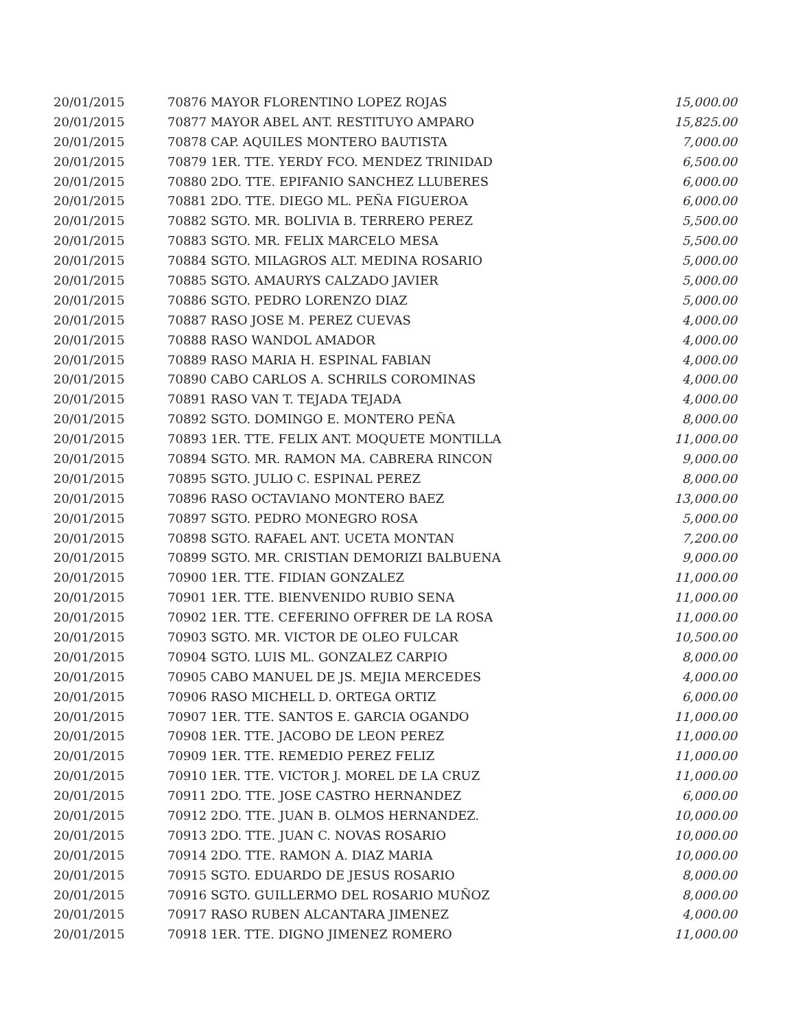| 20/01/2015 | 70876 MAYOR FLORENTINO LOPEZ ROJAS | 15,000.00 |
| 20/01/2015 | 70877 MAYOR ABEL ANT. RESTITUYO AMPARO | 15,825.00 |
| 20/01/2015 | 70878 CAP. AQUILES MONTERO BAUTISTA | 7,000.00 |
| 20/01/2015 | 70879 1ER. TTE. YERDY FCO. MENDEZ TRINIDAD | 6,500.00 |
| 20/01/2015 | 70880 2DO. TTE. EPIFANIO SANCHEZ LLUBERES | 6,000.00 |
| 20/01/2015 | 70881 2DO. TTE. DIEGO ML. PEÑA FIGUEROA | 6,000.00 |
| 20/01/2015 | 70882 SGTO. MR. BOLIVIA B. TERRERO PEREZ | 5,500.00 |
| 20/01/2015 | 70883 SGTO. MR. FELIX MARCELO MESA | 5,500.00 |
| 20/01/2015 | 70884 SGTO. MILAGROS ALT. MEDINA ROSARIO | 5,000.00 |
| 20/01/2015 | 70885 SGTO. AMAURYS CALZADO JAVIER | 5,000.00 |
| 20/01/2015 | 70886 SGTO. PEDRO LORENZO DIAZ | 5,000.00 |
| 20/01/2015 | 70887 RASO JOSE M. PEREZ CUEVAS | 4,000.00 |
| 20/01/2015 | 70888 RASO WANDOL AMADOR | 4,000.00 |
| 20/01/2015 | 70889 RASO MARIA H. ESPINAL FABIAN | 4,000.00 |
| 20/01/2015 | 70890 CABO CARLOS A. SCHRILS COROMINAS | 4,000.00 |
| 20/01/2015 | 70891 RASO VAN T. TEJADA TEJADA | 4,000.00 |
| 20/01/2015 | 70892 SGTO. DOMINGO E. MONTERO PEÑA | 8,000.00 |
| 20/01/2015 | 70893 1ER. TTE. FELIX ANT. MOQUETE MONTILLA | 11,000.00 |
| 20/01/2015 | 70894 SGTO. MR. RAMON MA. CABRERA RINCON | 9,000.00 |
| 20/01/2015 | 70895 SGTO. JULIO C. ESPINAL PEREZ | 8,000.00 |
| 20/01/2015 | 70896 RASO OCTAVIANO MONTERO BAEZ | 13,000.00 |
| 20/01/2015 | 70897 SGTO. PEDRO MONEGRO ROSA | 5,000.00 |
| 20/01/2015 | 70898 SGTO. RAFAEL ANT. UCETA MONTAN | 7,200.00 |
| 20/01/2015 | 70899 SGTO. MR. CRISTIAN DEMORIZI BALBUENA | 9,000.00 |
| 20/01/2015 | 70900 1ER. TTE. FIDIAN GONZALEZ | 11,000.00 |
| 20/01/2015 | 70901 1ER. TTE. BIENVENIDO RUBIO SENA | 11,000.00 |
| 20/01/2015 | 70902 1ER. TTE. CEFERINO OFFRER DE LA ROSA | 11,000.00 |
| 20/01/2015 | 70903 SGTO. MR. VICTOR DE OLEO FULCAR | 10,500.00 |
| 20/01/2015 | 70904 SGTO. LUIS ML. GONZALEZ CARPIO | 8,000.00 |
| 20/01/2015 | 70905 CABO MANUEL DE JS. MEJIA MERCEDES | 4,000.00 |
| 20/01/2015 | 70906 RASO MICHELL D. ORTEGA ORTIZ | 6,000.00 |
| 20/01/2015 | 70907 1ER. TTE. SANTOS E. GARCIA OGANDO | 11,000.00 |
| 20/01/2015 | 70908 1ER. TTE. JACOBO DE LEON PEREZ | 11,000.00 |
| 20/01/2015 | 70909 1ER. TTE. REMEDIO PEREZ FELIZ | 11,000.00 |
| 20/01/2015 | 70910 1ER. TTE. VICTOR J. MOREL DE LA CRUZ | 11,000.00 |
| 20/01/2015 | 70911 2DO. TTE. JOSE CASTRO HERNANDEZ | 6,000.00 |
| 20/01/2015 | 70912 2DO. TTE. JUAN B. OLMOS HERNANDEZ. | 10,000.00 |
| 20/01/2015 | 70913 2DO. TTE. JUAN C. NOVAS ROSARIO | 10,000.00 |
| 20/01/2015 | 70914 2DO. TTE. RAMON A. DIAZ MARIA | 10,000.00 |
| 20/01/2015 | 70915 SGTO. EDUARDO DE JESUS ROSARIO | 8,000.00 |
| 20/01/2015 | 70916 SGTO. GUILLERMO DEL ROSARIO MUÑOZ | 8,000.00 |
| 20/01/2015 | 70917 RASO RUBEN ALCANTARA JIMENEZ | 4,000.00 |
| 20/01/2015 | 70918 1ER. TTE. DIGNO JIMENEZ ROMERO | 11,000.00 |